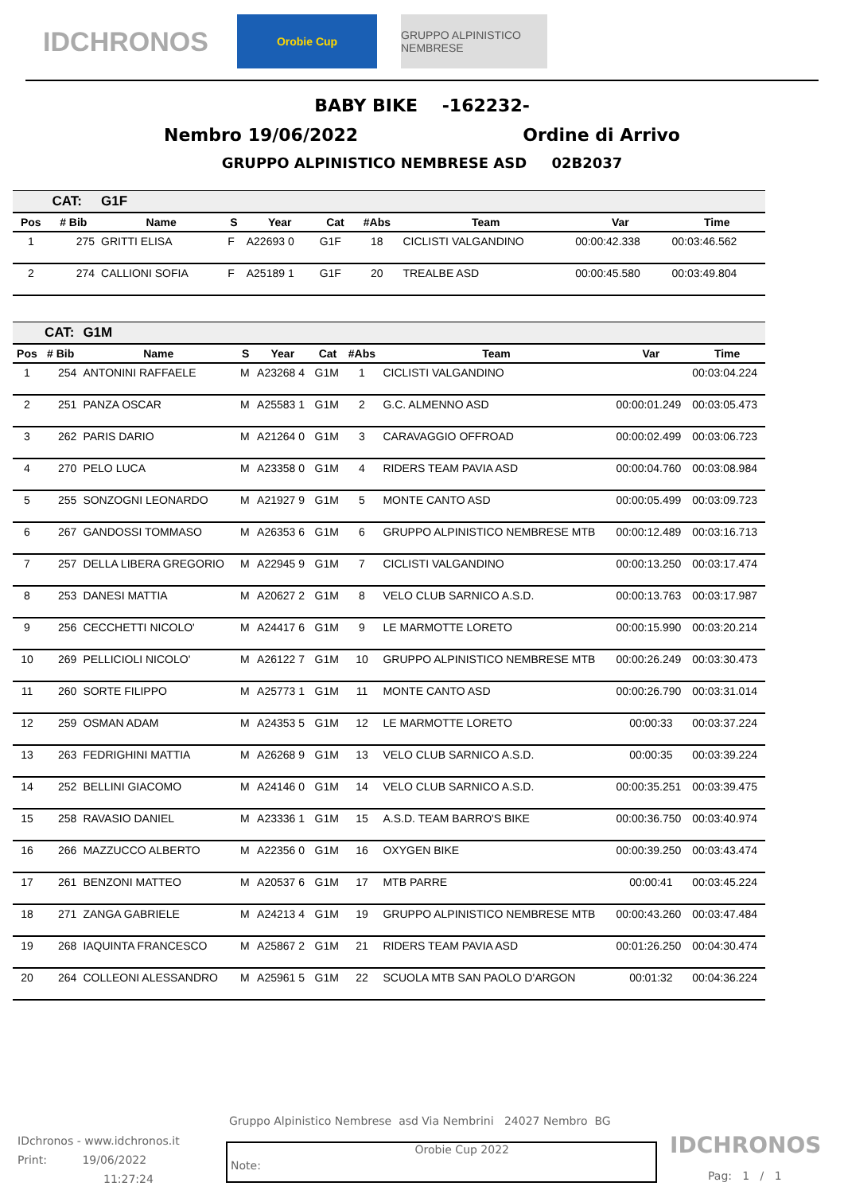IDCHRONOS
Orobie Cup GRUPPO ALPINISTICO NEMBRESE
BABY BIKE -162232-
Nembro 19/06/2022 Ordine di Arrivo
GRUPPO ALPINISTICO NEMBRESE ASD 02B2037
| | CAT: | G1F | | | | | | | |
| Pos | # Bib | Name | S | Year | Cat | #Abs | Team | Var | Time |
| 1 | 275 | GRITTI ELISA | F | A22693 0 | G1F | 18 | CICLISTI VALGANDINO | 00:00:42.338 | 00:03:46.562 |
| 2 | 274 | CALLIONI SOFIA | F | A25189 1 | G1F | 20 | TREALBE ASD | 00:00:45.580 | 00:03:49.804 |
| | CAT: | G1M | | | | | | | |
| Pos | # Bib | Name | S | Year | Cat | #Abs | Team | Var | Time |
| 1 | 254 | ANTONINI RAFFAELE | M | A23268 4 | G1M | 1 | CICLISTI VALGANDINO | | 00:03:04.224 |
| 2 | 251 | PANZA OSCAR | M | A25583 1 | G1M | 2 | G.C. ALMENNO ASD | 00:00:01.249 | 00:03:05.473 |
| 3 | 262 | PARIS DARIO | M | A21264 0 | G1M | 3 | CARAVAGGIO OFFROAD | 00:00:02.499 | 00:03:06.723 |
| 4 | 270 | PELO LUCA | M | A23358 0 | G1M | 4 | RIDERS TEAM PAVIA ASD | 00:00:04.760 | 00:03:08.984 |
| 5 | 255 | SONZOGNI LEONARDO | M | A21927 9 | G1M | 5 | MONTE CANTO ASD | 00:00:05.499 | 00:03:09.723 |
| 6 | 267 | GANDOSSI TOMMASO | M | A26353 6 | G1M | 6 | GRUPPO ALPINISTICO NEMBRESE MTB | 00:00:12.489 | 00:03:16.713 |
| 7 | 257 | DELLA LIBERA GREGORIO | M | A22945 9 | G1M | 7 | CICLISTI VALGANDINO | 00:00:13.250 | 00:03:17.474 |
| 8 | 253 | DANESI MATTIA | M | A20627 2 | G1M | 8 | VELO CLUB SARNICO A.S.D. | 00:00:13.763 | 00:03:17.987 |
| 9 | 256 | CECCHETTI NICOLO' | M | A24417 6 | G1M | 9 | LE MARMOTTE LORETO | 00:00:15.990 | 00:03:20.214 |
| 10 | 269 | PELLICIOLI NICOLO' | M | A26122 7 | G1M | 10 | GRUPPO ALPINISTICO NEMBRESE MTB | 00:00:26.249 | 00:03:30.473 |
| 11 | 260 | SORTE FILIPPO | M | A25773 1 | G1M | 11 | MONTE CANTO ASD | 00:00:26.790 | 00:03:31.014 |
| 12 | 259 | OSMAN ADAM | M | A24353 5 | G1M | 12 | LE MARMOTTE LORETO | 00:00:33 | 00:03:37.224 |
| 13 | 263 | FEDRIGHINI MATTIA | M | A26268 9 | G1M | 13 | VELO CLUB SARNICO A.S.D. | 00:00:35 | 00:03:39.224 |
| 14 | 252 | BELLINI GIACOMO | M | A24146 0 | G1M | 14 | VELO CLUB SARNICO A.S.D. | 00:00:35.251 | 00:03:39.475 |
| 15 | 258 | RAVASIO DANIEL | M | A23336 1 | G1M | 15 | A.S.D. TEAM BARRO'S BIKE | 00:00:36.750 | 00:03:40.974 |
| 16 | 266 | MAZZUCCO ALBERTO | M | A22356 0 | G1M | 16 | OXYGEN BIKE | 00:00:39.250 | 00:03:43.474 |
| 17 | 261 | BENZONI MATTEO | M | A20537 6 | G1M | 17 | MTB PARRE | 00:00:41 | 00:03:45.224 |
| 18 | 271 | ZANGA GABRIELE | M | A24213 4 | G1M | 19 | GRUPPO ALPINISTICO NEMBRESE MTB | 00:00:43.260 | 00:03:47.484 |
| 19 | 268 | IAQUINTA FRANCESCO | M | A25867 2 | G1M | 21 | RIDERS TEAM PAVIA ASD | 00:01:26.250 | 00:04:30.474 |
| 20 | 264 | COLLEONI ALESSANDRO | M | A25961 5 | G1M | 22 | SCUOLA MTB SAN PAOLO D'ARGON | 00:01:32 | 00:04:36.224 |
Gruppo Alpinistico Nembrese asd Via Nembrini 24027 Nembro BG
IDchronos - www.idchronos.it
Print: 19/06/2022
11:27:24
Note: Orobie Cup 2022
IDCHRONOS
Pag: 1 / 1